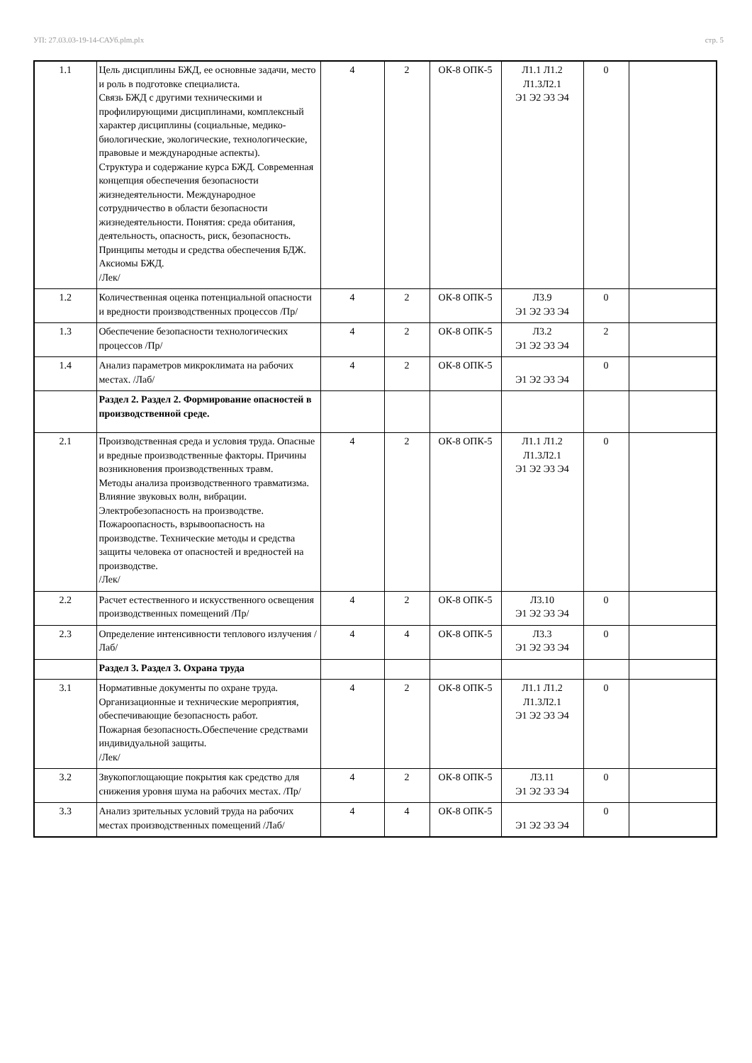УП: 27.03.03-19-14-САУб.plm.plx стр. 5
| 1.1 | Цель дисциплины БЖД, ее основные задачи, место и роль в подготовке специалиста. Связь БЖД с другими техническими и профилирующими дисциплинами, комплексный характер дисциплины (социальные, медико-биологические, экологические, технологические, правовые и международные аспекты). Структура и содержание курса БЖД. Современная концепция обеспечения безопасности жизнедеятельности. Международное сотрудничество в области безопасности жизнедеятельности. Понятия: среда обитания, деятельность, опасность, риск, безопасность. Принципы методы и средства обеспечения БДЖ. Аксиомы БЖД. /Лек/ | 4 | 2 | ОК-8 ОПК-5 | Л1.1 Л1.2 Л1.3Л2.1 Э1 Э2 Э3 Э4 | 0 | |
| 1.2 | Количественная оценка потенциальной опасности и вредности производственных процессов /Пр/ | 4 | 2 | ОК-8 ОПК-5 | Л3.9 Э1 Э2 Э3 Э4 | 0 | |
| 1.3 | Обеспечение безопасности технологических процессов /Пр/ | 4 | 2 | ОК-8 ОПК-5 | Л3.2 Э1 Э2 Э3 Э4 | 2 | |
| 1.4 | Анализ параметров микроклимата на рабочих местах. /Лаб/ | 4 | 2 | ОК-8 ОПК-5 | Э1 Э2 Э3 Э4 | 0 | |
| | Раздел 2. Раздел 2. Формирование опасностей в производственной среде. | | | | | | |
| 2.1 | Производственная среда и условия труда. Опасные и вредные производственные факторы. Причины возникновения производственных травм. Методы анализа производственного травматизма. Влияние звуковых волн, вибрации. Электробезопасность на производстве. Пожароопасность, взрывоопасность на производстве. Технические методы и средства защиты человека от опасностей и вредностей на производстве. /Лек/ | 4 | 2 | ОК-8 ОПК-5 | Л1.1 Л1.2 Л1.3Л2.1 Э1 Э2 Э3 Э4 | 0 | |
| 2.2 | Расчет естественного и искусственного освещения производственных помещений /Пр/ | 4 | 2 | ОК-8 ОПК-5 | Л3.10 Э1 Э2 Э3 Э4 | 0 | |
| 2.3 | Определение интенсивности теплового излучения /Лаб/ | 4 | 4 | ОК-8 ОПК-5 | Л3.3 Э1 Э2 Э3 Э4 | 0 | |
| | Раздел 3. Раздел 3. Охрана труда | | | | | | |
| 3.1 | Нормативные документы по охране труда. Организационные и технические мероприятия, обеспечивающие безопасность работ. Пожарная безопасность.Обеспечение средствами индивидуальной защиты. /Лек/ | 4 | 2 | ОК-8 ОПК-5 | Л1.1 Л1.2 Л1.3Л2.1 Э1 Э2 Э3 Э4 | 0 | |
| 3.2 | Звукопоглощающие покрытия как средство для снижения уровня шума на рабочих местах. /Пр/ | 4 | 2 | ОК-8 ОПК-5 | Л3.11 Э1 Э2 Э3 Э4 | 0 | |
| 3.3 | Анализ зрительных условий труда на рабочих местах производственных помещений /Лаб/ | 4 | 4 | ОК-8 ОПК-5 | Э1 Э2 Э3 Э4 | 0 | |